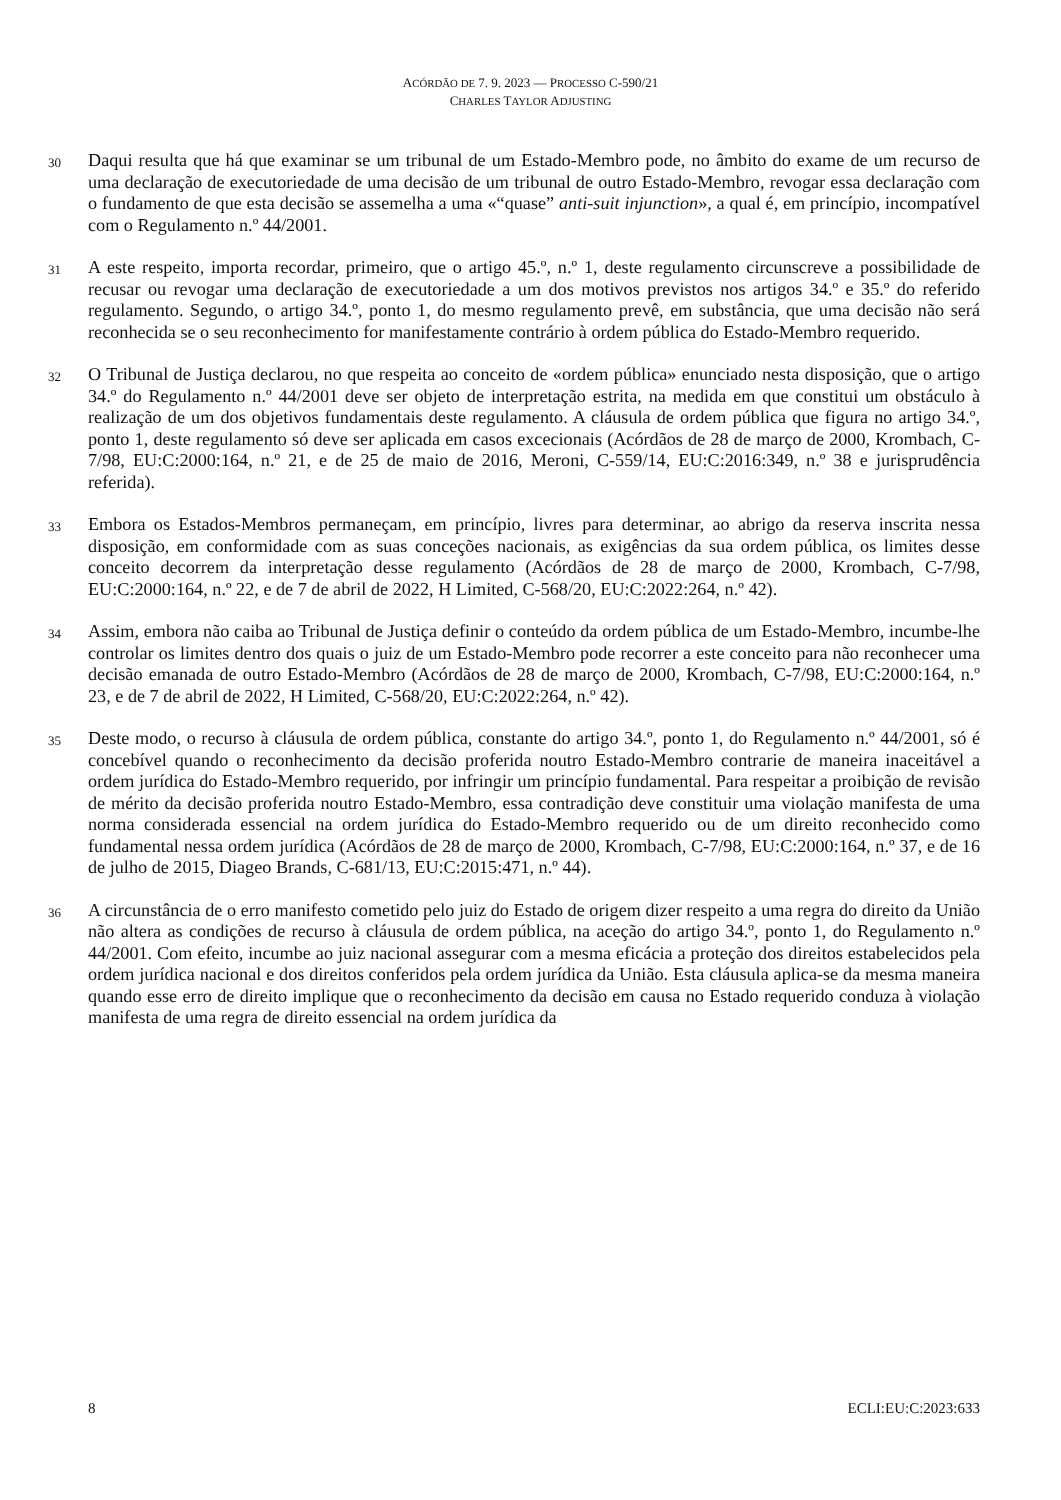ACÓRDÃO DE 7. 9. 2023 — PROCESSO C-590/21
CHARLES TAYLOR ADJUSTING
30
Daqui resulta que há que examinar se um tribunal de um Estado-Membro pode, no âmbito do exame de um recurso de uma declaração de executoriedade de uma decisão de um tribunal de outro Estado-Membro, revogar essa declaração com o fundamento de que esta decisão se assemelha a uma «“quase” anti-suit injunction», a qual é, em princípio, incompatível com o Regulamento n.º 44/2001.
31
A este respeito, importa recordar, primeiro, que o artigo 45.º, n.º 1, deste regulamento circunscreve a possibilidade de recusar ou revogar uma declaração de executoriedade a um dos motivos previstos nos artigos 34.º e 35.º do referido regulamento. Segundo, o artigo 34.º, ponto 1, do mesmo regulamento prevê, em substância, que uma decisão não será reconhecida se o seu reconhecimento for manifestamente contrário à ordem pública do Estado-Membro requerido.
32
O Tribunal de Justiça declarou, no que respeita ao conceito de «ordem pública» enunciado nesta disposição, que o artigo 34.º do Regulamento n.º 44/2001 deve ser objeto de interpretação estrita, na medida em que constitui um obstáculo à realização de um dos objetivos fundamentais deste regulamento. A cláusula de ordem pública que figura no artigo 34.º, ponto 1, deste regulamento só deve ser aplicada em casos excecionais (Acórdãos de 28 de março de 2000, Krombach, C-7/98, EU:C:2000:164, n.º 21, e de 25 de maio de 2016, Meroni, C-559/14, EU:C:2016:349, n.º 38 e jurisprudência referida).
33
Embora os Estados-Membros permaneçam, em princípio, livres para determinar, ao abrigo da reserva inscrita nessa disposição, em conformidade com as suas conceções nacionais, as exigências da sua ordem pública, os limites desse conceito decorrem da interpretação desse regulamento (Acórdãos de 28 de março de 2000, Krombach, C-7/98, EU:C:2000:164, n.º 22, e de 7 de abril de 2022, H Limited, C-568/20, EU:C:2022:264, n.º 42).
34
Assim, embora não caiba ao Tribunal de Justiça definir o conteúdo da ordem pública de um Estado-Membro, incumbe-lhe controlar os limites dentro dos quais o juiz de um Estado-Membro pode recorrer a este conceito para não reconhecer uma decisão emanada de outro Estado-Membro (Acórdãos de 28 de março de 2000, Krombach, C-7/98, EU:C:2000:164, n.º 23, e de 7 de abril de 2022, H Limited, C-568/20, EU:C:2022:264, n.º 42).
35
Deste modo, o recurso à cláusula de ordem pública, constante do artigo 34.º, ponto 1, do Regulamento n.º 44/2001, só é concebível quando o reconhecimento da decisão proferida noutro Estado-Membro contrarie de maneira inaceitável a ordem jurídica do Estado-Membro requerido, por infringir um princípio fundamental. Para respeitar a proibição de revisão de mérito da decisão proferida noutro Estado-Membro, essa contradição deve constituir uma violação manifesta de uma norma considerada essencial na ordem jurídica do Estado-Membro requerido ou de um direito reconhecido como fundamental nessa ordem jurídica (Acórdãos de 28 de março de 2000, Krombach, C-7/98, EU:C:2000:164, n.º 37, e de 16 de julho de 2015, Diageo Brands, C-681/13, EU:C:2015:471, n.º 44).
36
A circunstância de o erro manifesto cometido pelo juiz do Estado de origem dizer respeito a uma regra do direito da União não altera as condições de recurso à cláusula de ordem pública, na aceção do artigo 34.º, ponto 1, do Regulamento n.º 44/2001. Com efeito, incumbe ao juiz nacional assegurar com a mesma eficácia a proteção dos direitos estabelecidos pela ordem jurídica nacional e dos direitos conferidos pela ordem jurídica da União. Esta cláusula aplica-se da mesma maneira quando esse erro de direito implique que o reconhecimento da decisão em causa no Estado requerido conduza à violação manifesta de uma regra de direito essencial na ordem jurídica da
8 ECLI:EU:C:2023:633